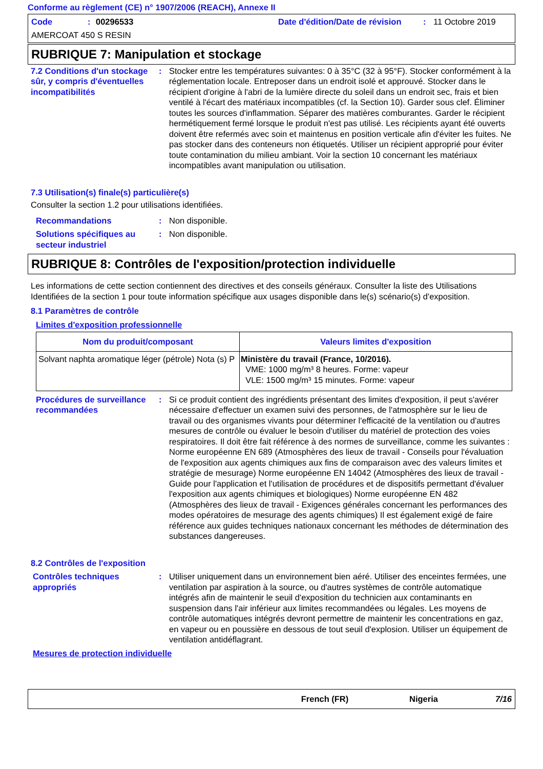Conforme au règlement (CE) n° 1907/2006 (REACH), Annexe II
Code: 00296533 Date d'édition/Date de révision: 11 Octobre 2019
AMERCOAT 450 S RESIN
RUBRIQUE 7: Manipulation et stockage
7.2 Conditions d'un stockage sûr, y compris d'éventuelles incompatibilités
: Stocker entre les températures suivantes: 0 à 35°C (32 à 95°F). Stocker conformément à la réglementation locale. Entreposer dans un endroit isolé et approuvé. Stocker dans le récipient d'origine à l'abri de la lumière directe du soleil dans un endroit sec, frais et bien ventilé à l'écart des matériaux incompatibles (cf. la Section 10). Garder sous clef. Éliminer toutes les sources d'inflammation. Séparer des matières comburantes. Garder le récipient hermétiquement fermé lorsque le produit n'est pas utilisé. Les récipients ayant été ouverts doivent être refermés avec soin et maintenus en position verticale afin d'éviter les fuites. Ne pas stocker dans des conteneurs non étiquetés. Utiliser un récipient approprié pour éviter toute contamination du milieu ambiant. Voir la section 10 concernant les matériaux incompatibles avant manipulation ou utilisation.
7.3 Utilisation(s) finale(s) particulière(s)
Consulter la section 1.2 pour utilisations identifiées.
Recommandations : Non disponible.
Solutions spécifiques au secteur industriel
: Non disponible.
RUBRIQUE 8: Contrôles de l'exposition/protection individuelle
Les informations de cette section contiennent des directives et des conseils généraux. Consulter la liste des Utilisations Identifiées de la section 1 pour toute information spécifique aux usages disponible dans le(s) scénario(s) d'exposition.
8.1 Paramètres de contrôle
Limites d'exposition professionnelle
| Nom du produit/composant | Valeurs limites d'exposition |
| --- | --- |
| Solvant naphta aromatique léger (pétrole) Nota (s) P | Ministère du travail (France, 10/2016). VME: 1000 mg/m³ 8 heures. Forme: vapeur VLE: 1500 mg/m³ 15 minutes. Forme: vapeur |
Procédures de surveillance recommandées
: Si ce produit contient des ingrédients présentant des limites d'exposition, il peut s'avérer nécessaire d'effectuer un examen suivi des personnes, de l'atmosphère sur le lieu de travail ou des organismes vivants pour déterminer l'efficacité de la ventilation ou d'autres mesures de contrôle ou évaluer le besoin d'utiliser du matériel de protection des voies respiratoires. Il doit être fait référence à des normes de surveillance, comme les suivantes : Norme européenne EN 689 (Atmosphères des lieux de travail - Conseils pour l'évaluation de l'exposition aux agents chimiques aux fins de comparaison avec des valeurs limites et stratégie de mesurage) Norme européenne EN 14042 (Atmosphères des lieux de travail - Guide pour l'application et l'utilisation de procédures et de dispositifs permettant d'évaluer l'exposition aux agents chimiques et biologiques) Norme européenne EN 482 (Atmosphères des lieux de travail - Exigences générales concernant les performances des modes opératoires de mesurage des agents chimiques) Il est également exigé de faire référence aux guides techniques nationaux concernant les méthodes de détermination des substances dangereuses.
8.2 Contrôles de l'exposition
Contrôles techniques appropriés
: Utiliser uniquement dans un environnement bien aéré. Utiliser des enceintes fermées, une ventilation par aspiration à la source, ou d'autres systèmes de contrôle automatique intégrés afin de maintenir le seuil d'exposition du technicien aux contaminants en suspension dans l'air inférieur aux limites recommandées ou légales. Les moyens de contrôle automatiques intégrés devront permettre de maintenir les concentrations en gaz, en vapeur ou en poussière en dessous de tout seuil d'explosion. Utiliser un équipement de ventilation antidéflagrant.
Mesures de protection individuelle
French (FR) Nigeria 7/16